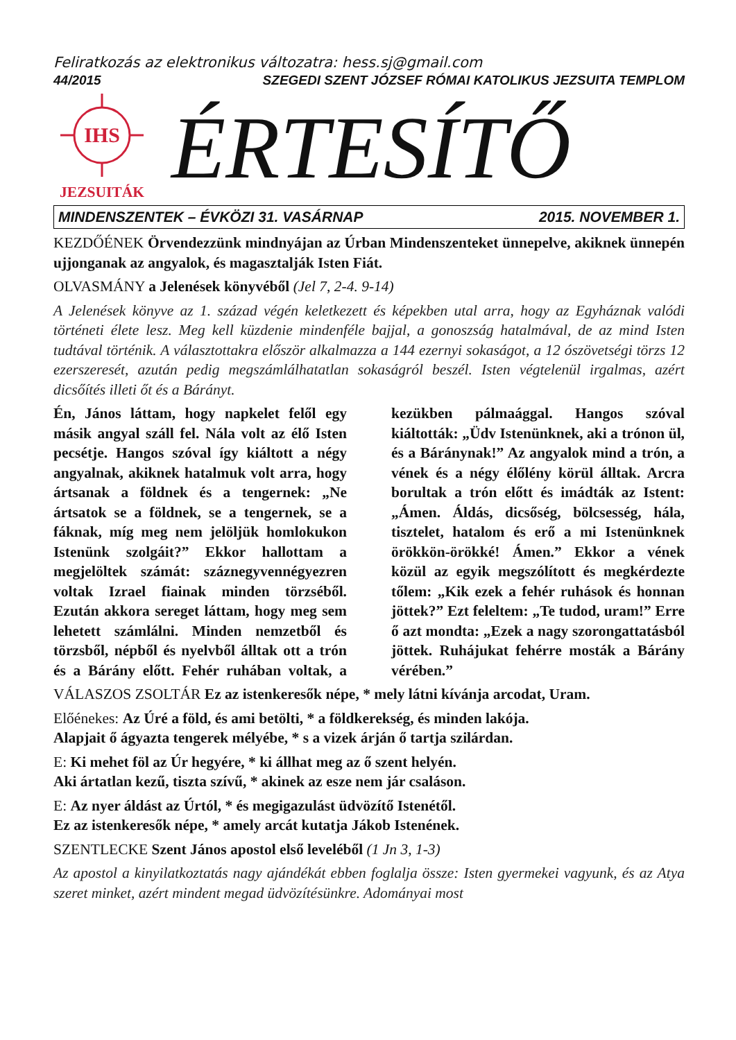Feliratkozás az elektronikus változatra: hess.sj@gmail.com
44/2015 SZEGEDI SZENT JÓZSEF RÓMAI KATOLIKUS JEZSUITA TEMPLOM
IHS
JEZSUITÁK
ÉRTESÍTŐ
MINDENSZENTEK – ÉVKÖZI 31. VASÁRNAP 2015. NOVEMBER 1.
KEZDŐÉNEK Örvendezzünk mindnyájan az Úrban Mindenszenteket ünnepelve, akiknek ünnepén ujjonganak az angyalok, és magasztalják Isten Fiát.
OLVASMÁNY a Jelenések könyvéből (Jel 7, 2-4. 9-14)
A Jelenések könyve az 1. század végén keletkezett és képekben utal arra, hogy az Egyháznak valódi történeti élete lesz. Meg kell küzdenie mindenféle bajjal, a gonoszság hatalmával, de az mind Isten tudtával történik. A választottakra először alkalmazza a 144 ezernyi sokaságot, a 12 ószövetségi törzs 12 ezerszeresét, azután pedig megszámlálhatatlan sokaságról beszél. Isten végtelenül irgalmas, azért dicsőítés illeti őt és a Bárányt.
Én, János láttam, hogy napkelet felől egy másik angyal száll fel. Nála volt az élő Isten pecsétje. Hangos szóval így kiáltott a négy angyalnak, akiknek hatalmuk volt arra, hogy ártsanak a földnek és a tengernek: „Ne ártsatok se a földnek, se a tengernek, se a fáknak, míg meg nem jelöljük homlokukon Istenünk szolgáit?” Ekkor hallottam a megjelöltek számát: száznegyvennégyezren voltak Izrael fiainak minden törzséből. Ezután akkora sereget láttam, hogy meg sem lehetett számlálni. Minden nemzetből és törzsből, népből és nyelvből álltak ott a trón és a Bárány előtt. Fehér ruhában voltak, a kezükben pálmaággal. Hangos szóval kiáltották: „Üdv Istenünknek, aki a trónon ül, és a Báránynak!” Az angyalok mind a trón, a vének és a négy élőlény körül álltak. Arcra borultak a trón előtt és imádták az Istent: „Ámen. Áldás, dicsőség, bölcsesség, hála, tisztelet, hatalom és erő a mi Istenünknek örökkön-örökké! Ámen.” Ekkor a vének közül az egyik megszólított és megkérdezte tőlem: „Kik ezek a fehér ruhások és honnan jöttek?” Ezt feleltem: „Te tudod, uram!” Erre ő azt mondta: „Ezek a nagy szorongattatásból jöttek. Ruhájukat fehérre mosták a Bárány vérében.”
VÁLASZOS ZSOLTÁR Ez az istenkeresők népe, * mely látni kívánja arcodat, Uram.
Előénekes: Az Úré a föld, és ami betölti, * a földkerekség, és minden lakója.
Alapjait ő ágyazta tengerek mélyébe, * s a vizek árján ő tartja szilárdan.
E: Ki mehet föl az Úr hegyére, * ki állhat meg az ő szent helyén.
Aki ártatlan kezű, tiszta szívű, * akinek az esze nem jár csaláson.
E: Az nyer áldást az Úrtól, * és megigazulást üdvözítő Istenétől.
Ez az istenkeresők népe, * amely arcát kutatja Jákob Istenének.
SZENTLECKE Szent János apostol első leveléből (1 Jn 3, 1-3)
Az apostol a kinyilatkoztatás nagy ajándékát ebben foglalja össze: Isten gyermekei vagyunk, és az Atya szeret minket, azért mindent megad üdvözítésünkre. Adományai most